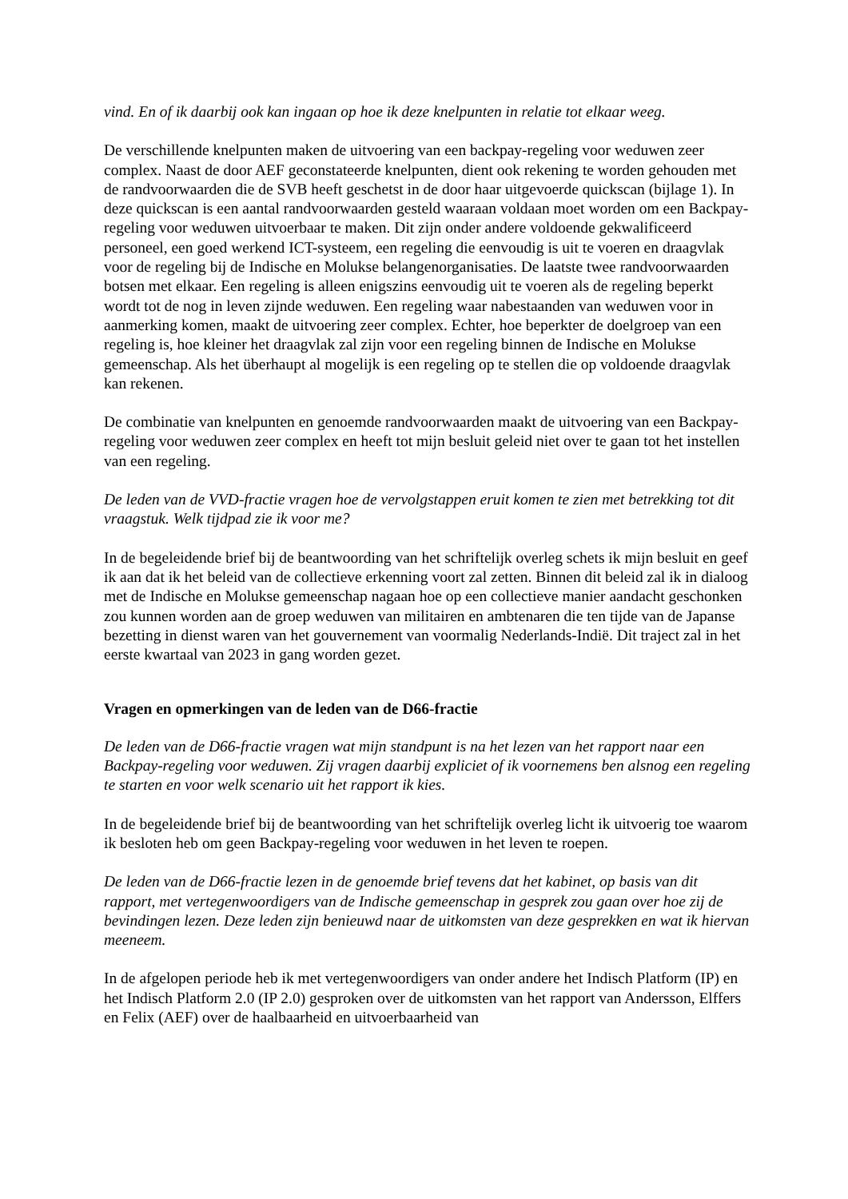vind. En of ik daarbij ook kan ingaan op hoe ik deze knelpunten in relatie tot elkaar weeg.
De verschillende knelpunten maken de uitvoering van een backpay-regeling voor weduwen zeer complex. Naast de door AEF geconstateerde knelpunten, dient ook rekening te worden gehouden met de randvoorwaarden die de SVB heeft geschetst in de door haar uitgevoerde quickscan (bijlage 1). In deze quickscan is een aantal randvoorwaarden gesteld waaraan voldaan moet worden om een Backpay-regeling voor weduwen uitvoerbaar te maken. Dit zijn onder andere voldoende gekwalificeerd personeel, een goed werkend ICT-systeem, een regeling die eenvoudig is uit te voeren en draagvlak voor de regeling bij de Indische en Molukse belangenorganisaties. De laatste twee randvoorwaarden botsen met elkaar. Een regeling is alleen enigszins eenvoudig uit te voeren als de regeling beperkt wordt tot de nog in leven zijnde weduwen. Een regeling waar nabestaanden van weduwen voor in aanmerking komen, maakt de uitvoering zeer complex. Echter, hoe beperkter de doelgroep van een regeling is, hoe kleiner het draagvlak zal zijn voor een regeling binnen de Indische en Molukse gemeenschap. Als het überhaupt al mogelijk is een regeling op te stellen die op voldoende draagvlak kan rekenen.
De combinatie van knelpunten en genoemde randvoorwaarden maakt de uitvoering van een Backpay-regeling voor weduwen zeer complex en heeft tot mijn besluit geleid niet over te gaan tot het instellen van een regeling.
De leden van de VVD-fractie vragen hoe de vervolgstappen eruit komen te zien met betrekking tot dit vraagstuk. Welk tijdpad zie ik voor me?
In de begeleidende brief bij de beantwoording van het schriftelijk overleg schets ik mijn besluit en geef ik aan dat ik het beleid van de collectieve erkenning voort zal zetten. Binnen dit beleid zal ik in dialoog met de Indische en Molukse gemeenschap nagaan hoe op een collectieve manier aandacht geschonken zou kunnen worden aan de groep weduwen van militairen en ambtenaren die ten tijde van de Japanse bezetting in dienst waren van het gouvernement van voormalig Nederlands-Indië. Dit traject zal in het eerste kwartaal van 2023 in gang worden gezet.
Vragen en opmerkingen van de leden van de D66-fractie
De leden van de D66-fractie vragen wat mijn standpunt is na het lezen van het rapport naar een Backpay-regeling voor weduwen. Zij vragen daarbij expliciet of ik voornemens ben alsnog een regeling te starten en voor welk scenario uit het rapport ik kies.
In de begeleidende brief bij de beantwoording van het schriftelijk overleg licht ik uitvoerig toe waarom ik besloten heb om geen Backpay-regeling voor weduwen in het leven te roepen.
De leden van de D66-fractie lezen in de genoemde brief tevens dat het kabinet, op basis van dit rapport, met vertegenwoordigers van de Indische gemeenschap in gesprek zou gaan over hoe zij de bevindingen lezen. Deze leden zijn benieuwd naar de uitkomsten van deze gesprekken en wat ik hiervan meeneem.
In de afgelopen periode heb ik met vertegenwoordigers van onder andere het Indisch Platform (IP) en het Indisch Platform 2.0 (IP 2.0) gesproken over de uitkomsten van het rapport van Andersson, Elffers en Felix (AEF) over de haalbaarheid en uitvoerbaarheid van